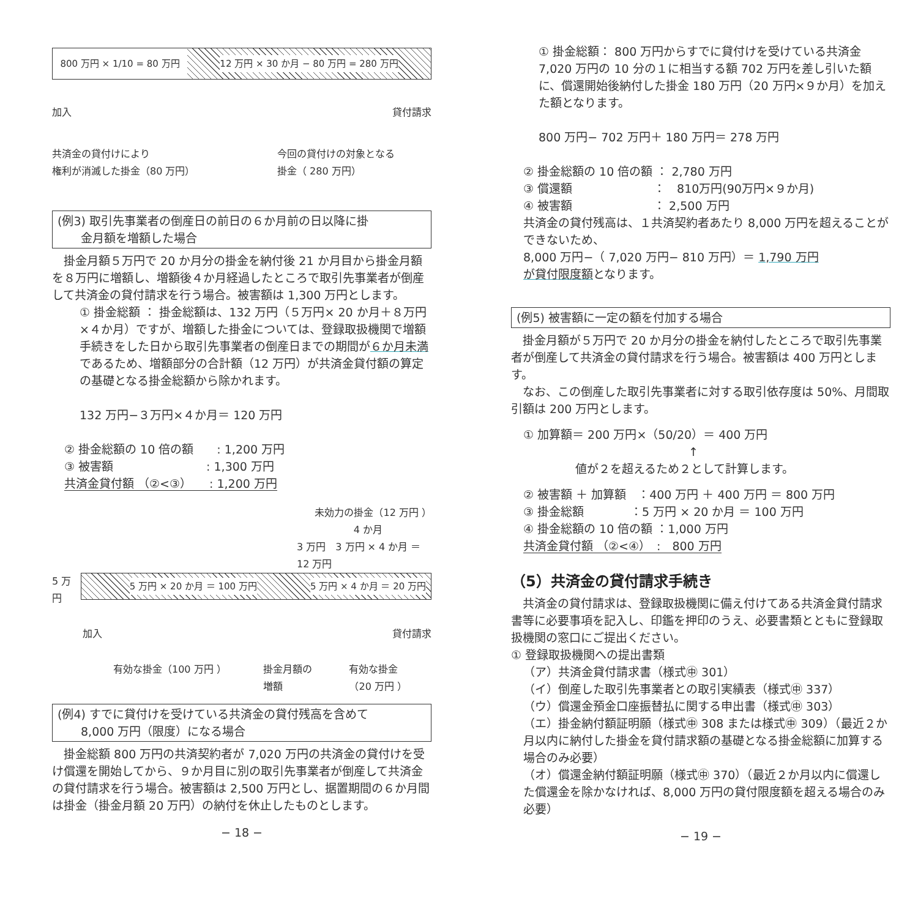800 万円 × 1/10 = 80 万円 12 万円 × 30 か月 − 80 万円 = 280 万円
加入 貸付請求
共済金の貸付けにより
権利が消滅した掛金（80 万円） 今回の貸付けの対象となる
掛金（ 280 万円）
(例3) 取引先事業者の倒産日の前日の６か月前の日以降に掛
　　金月額を増額した場合
　掛金月額５万円で 20 か月分の掛金を納付後 21 か月目から掛金月額を８万円に増額し、増額後４か月経過したところで取引先事業者が倒産して共済金の貸付請求を行う場合。被害額は 1,300 万円とします。
① 掛金総額 ： 掛金総額は、132 万円（５万円× 20 か月＋８万円×４か月）ですが、増額した掛金については、登録取扱機関で増額手続きをした日から取引先事業者の倒産日までの期間が６か月未満であるため、増額部分の合計額（12 万円）が共済金貸付額の算定の基礎となる掛金総額から除かれます。
132 万円−３万円×４か月＝ 120 万円
② 掛金総額の 10 倍の額　　: 1,200 万円
③ 被害額　　　　　　　　: 1,300 万円
共済金貸付額 （②<③）　　: 1,200 万円
未効力の掛金（12 万円 ）
4 か月
3 万円　3 万円 × 4 か月 ＝ 12 万円
5 万円
5 万円 × 20 か月 ＝ 100 万円 5 万円 × 4 か月 ＝ 20 万円
加入 貸付請求
有効な掛金（100 万円 ） 掛金月額の
増額 有効な掛金
（20 万円 ）
(例4) すでに貸付けを受けている共済金の貸付残高を含めて
　　8,000 万円（限度）になる場合
　掛金総額 800 万円の共済契約者が 7,020 万円の共済金の貸付けを受け償還を開始してから、９か月目に別の取引先事業者が倒産して共済金の貸付請求を行う場合。被害額は 2,500 万円とし、据置期間の６か月間は掛金（掛金月額 20 万円）の納付を休止したものとします。
− 18 −
① 掛金総額： 800 万円からすでに貸付けを受けている共済金 7,020 万円の 10 分の１に相当する額 702 万円を差し引いた額に、償還開始後納付した掛金 180 万円（20 万円×９か月）を加えた額となります。
800 万円− 702 万円＋ 180 万円＝ 278 万円
② 掛金総額の 10 倍の額 ： 2,780 万円
③ 償還額　　　　　　　：　810万円(90万円×９か月)
④ 被害額　　　　　　　： 2,500 万円
共済金の貸付残高は、１共済契約者あたり 8,000 万円を超えることができないため、
8,000 万円−（ 7,020 万円− 810 万円）＝ 1,790 万円
が貸付限度額となります。
(例5) 被害額に一定の額を付加する場合
　掛金月額が５万円で 20 か月分の掛金を納付したところで取引先事業者が倒産して共済金の貸付請求を行う場合。被害額は 400 万円とします。
　なお、この倒産した取引先事業者に対する取引依存度は 50%、月間取引額は 200 万円とします。
① 加算額＝ 200 万円×（50/20）＝ 400 万円
↑
値が２を超えるため２として計算します。
② 被害額 ＋ 加算額　：400 万円 ＋ 400 万円 ＝ 800 万円
③ 掛金総額　　　　：5 万円 × 20 か月 ＝ 100 万円
④ 掛金総額の 10 倍の額 ：1,000 万円
共済金貸付額 （②<④）　:　800 万円
（5）共済金の貸付請求手続き
　共済金の貸付請求は、登録取扱機関に備え付けてある共済金貸付請求書等に必要事項を記入し、印鑑を押印のうえ、必要書類とともに登録取扱機関の窓口にご提出ください。
① 登録取扱機関への提出書類
（ア）共済金貸付請求書（様式㊥ 301）
（イ）倒産した取引先事業者との取引実績表（様式㊥ 337）
（ウ）償還金預金口座振替払に関する申出書（様式㊥ 303）
（エ）掛金納付額証明願（様式㊥ 308 または様式㊥ 309）（最近２か月以内に納付した掛金を貸付請求額の基礎となる掛金総額に加算する場合のみ必要）
（オ）償還金納付額証明願（様式㊥ 370）（最近２か月以内に償還した償還金を除かなければ、8,000 万円の貸付限度額を超える場合のみ必要）
− 19 −